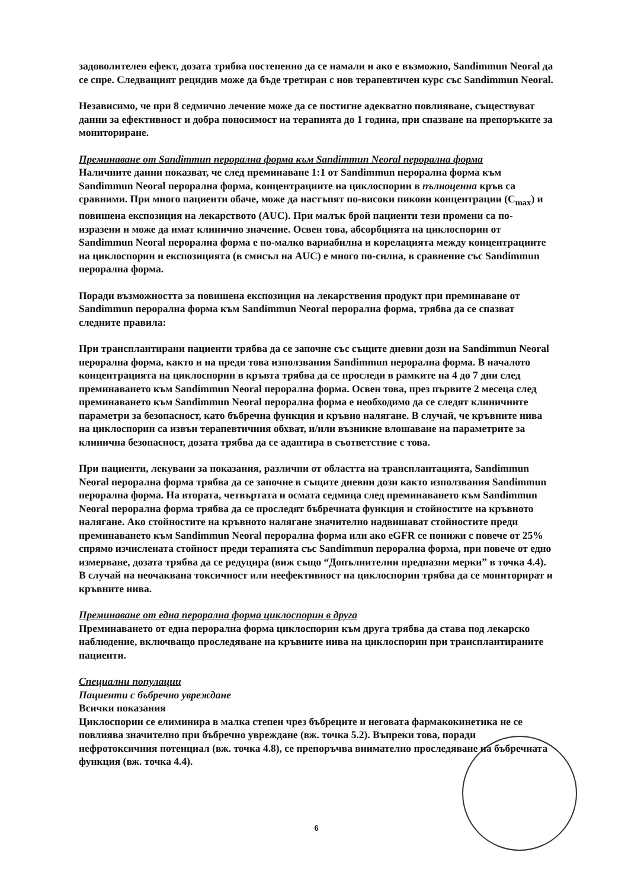задоволителен ефект, дозата трябва постепенно да се намали и ако е възможно, Sandimmun Neoral да се спре. Следващият рецидив може да бъде третиран с нов терапевтичен курс със Sandimmun Neoral.
Независимо, че при 8 седмично лечение може да се постигне адекватно повлияване, съществуват данни за ефективност и добра поносимост на терапията до 1 година, при спазване на препоръките за мониториране.
Преминаване от Sandimmun перорална форма към Sandimmun Neoral перорална форма
Наличните данни показват, че след преминаване 1:1 от Sandimmun перорална форма към Sandimmun Neoral перорална форма, концентрациите на циклоспорин в пълноценна кръв са сравними. При много пациенти обаче, може да настъпят по-високи пикови концентрации (C<sub>max</sub>) и повишена експозиция на лекарството (AUC). При малък брой пациенти тези промени са по-изразени и може да имат клинично значение. Освен това, абсорбцията на циклоспорин от Sandimmun Neoral перорална форма е по-малко вариабилна и корелацията между концентрациите на циклоспорин и експозицията (в смисъл на AUC) е много по-силна, в сравнение със Sandimmun перорална форма.
Поради възможността за повишена експозиция на лекарствения продукт при преминаване от Sandimmun перорална форма към Sandimmun Neoral перорална форма, трябва да се спазват следните правила:
При трансплантирани пациенти трябва да се започне със същите дневни дози на Sandimmun Neoral перорална форма, както и на преди това използвания Sandimmun перорална форма. В началото концентрацията на циклоспорин в кръвта трябва да се проследи в рамките на 4 до 7 дни след преминаването към Sandimmun Neoral перорална форма. Освен това, през първите 2 месеца след преминаването към Sandimmun Neoral перорална форма е необходимо да се следят клиничните параметри за безопасност, като бъбречна функция и кръвно налягане. В случай, че кръвните нива на циклоспорин са извън терапевтичния обхват, и/или възникне влошаване на параметрите за клинична безопасност, дозата трябва да се адаптира в съответствие с това.
При пациенти, лекувани за показания, различни от областта на трансплантацията, Sandimmun Neoral перорална форма трябва да се започне в същите дневни дози както използвания Sandimmun перорална форма. На втората, четвъртата и осмата седмица след преминаването към Sandimmun Neoral перорална форма трябва да се проследят бъбречната функция и стойностите на кръвното налягане. Ако стойностите на кръвното налягане значително надвишават стойностите преди преминаването към Sandimmun Neoral перорална форма или ако eGFR се понижи с повече от 25% спрямо изчислената стойност преди терапията със Sandimmun перорална форма, при повече от едно измерване, дозата трябва да се редуцира (виж също “Допълнителни предпазни мерки” в точка 4.4). В случай на неочаквана токсичност или неефективност на циклоспорин трябва да се мониторират и кръвните нива.
Преминаване от една перорална форма циклоспорин в друга
Преминаването от една перорална форма циклоспорин към друга трябва да става под лекарско наблюдение, включващо проследяване на кръвните нива на циклоспорин при трансплантираните пациенти.
Специални популации
Пациенти с бъбречно увреждане
Всички показания
Циклоспорин се елиминира в малка степен чрез бъбреците и неговата фармакокинетика не се повлиява значително при бъбречно увреждане (вж. точка 5.2). Въпреки това, поради нефротоксичния потенциал (вж. точка 4.8), се препоръчва внимателно проследяване на бъбречната функция (вж. точка 4.4).
6